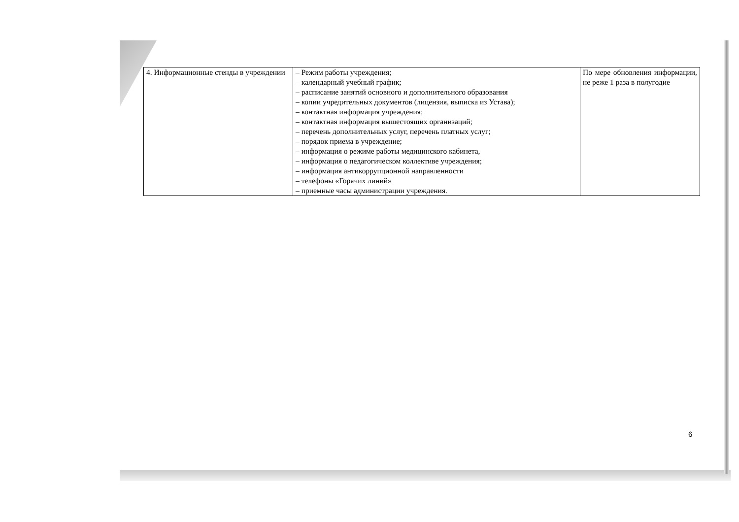| 4. Информационные стенды в учреждении | – Режим работы учреждения; – календарный учебный график; – расписание занятий основного и дополнительного образования – копии учредительных документов (лицензия, выписка из Устава); – контактная информация учреждения; – контактная информация вышестоящих организаций; – перечень дополнительных услуг, перечень платных услуг; – порядок приема в учреждение; – информация о режиме работы медицинского кабинета, – информация о педагогическом коллективе учреждения; – информация антикоррупционной направленности – телефоны «Горячих линий» – приемные часы администрации учреждения. | По мере обновления информации, не реже 1 раза в полугодие |
6